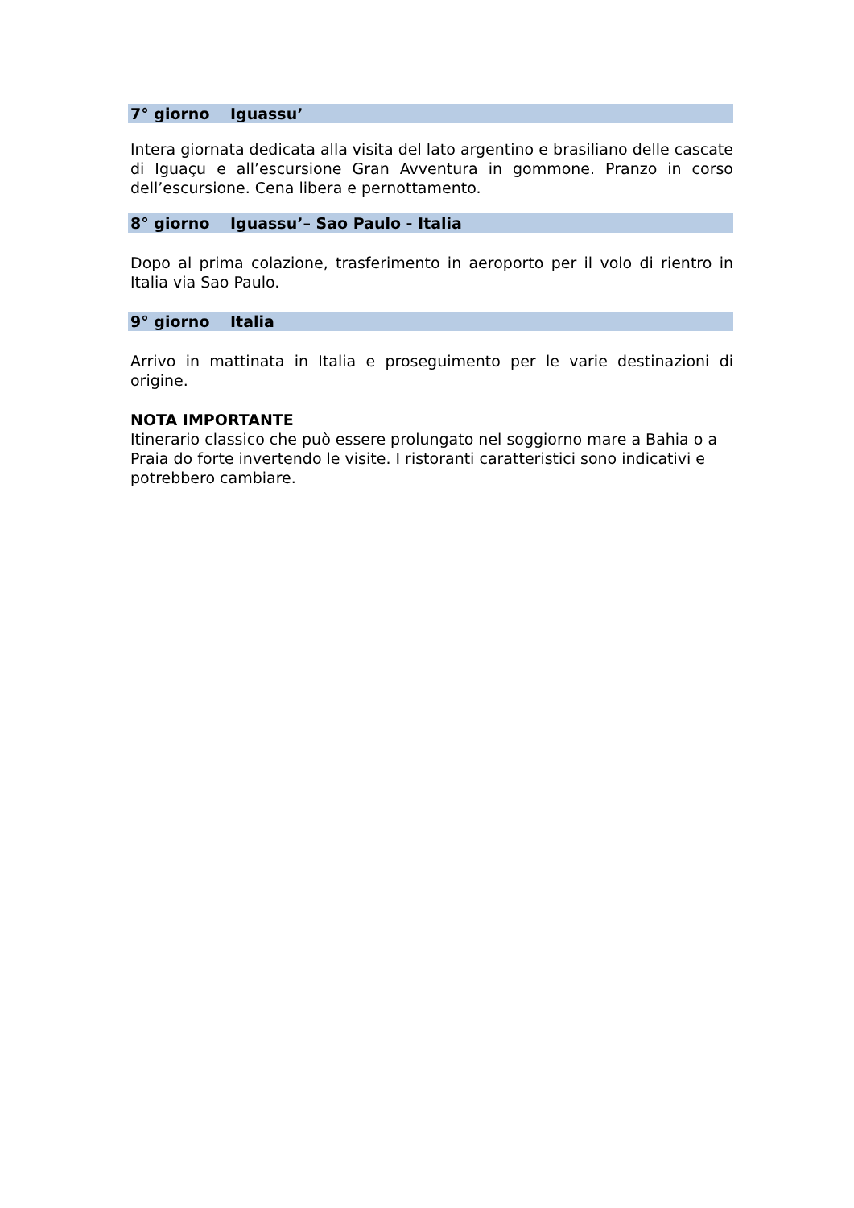7° giorno Iguassu’
Intera giornata dedicata alla visita del lato argentino e brasiliano delle cascate di Iguaçu e all’escursione Gran Avventura in gommone. Pranzo in corso dell’escursione. Cena libera e pernottamento.
8° giorno Iguassu’– Sao Paulo - Italia
Dopo al prima colazione, trasferimento in aeroporto per il volo di rientro in Italia via Sao Paulo.
9° giorno Italia
Arrivo in mattinata in Italia e proseguimento per le varie destinazioni di origine.
NOTA IMPORTANTE
Itinerario classico che può essere prolungato nel soggiorno mare a Bahia o a Praia do forte invertendo le visite. I ristoranti caratteristici sono indicativi e potrebbero cambiare.